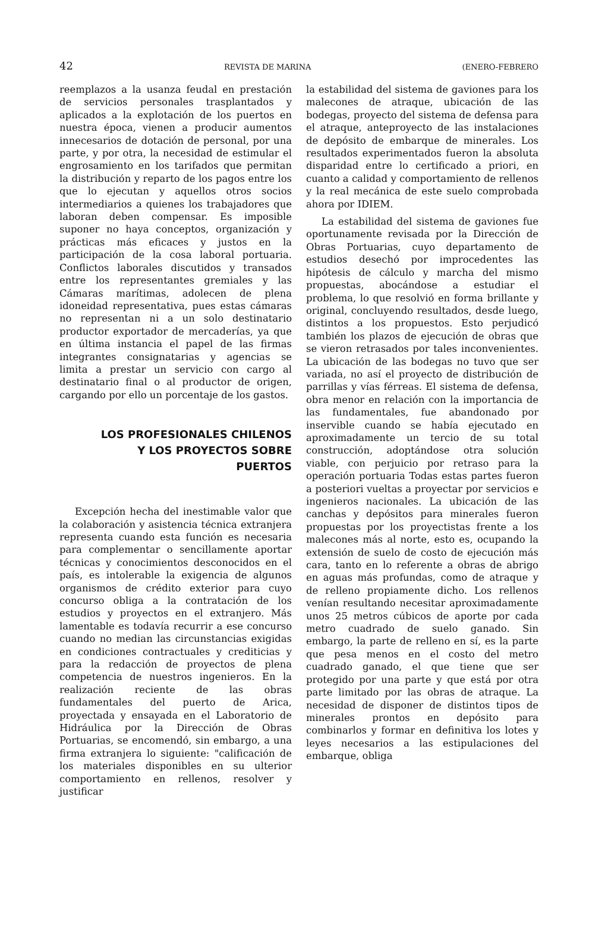42 REVISTA DE MARINA (ENERO-FEBRERO
reemplazos a la usanza feudal en prestación de servicios personales trasplantados y aplicados a la explotación de los puertos en nuestra época, vienen a producir aumentos innecesarios de dotación de personal, por una parte, y por otra, la necesidad de estimular el engrosamiento en los tarifados que permitan la distribución y reparto de los pagos entre los que lo ejecutan y aquellos otros socios intermediarios a quienes los trabajadores que laboran deben compensar. Es imposible suponer no haya conceptos, organización y prácticas más eficaces y justos en la participación de la cosa laboral portuaria. Conflictos laborales discutidos y transados entre los representantes gremiales y las Cámaras marítimas, adolecen de plena idoneidad representativa, pues estas cámaras no representan ni a un solo destinatario productor exportador de mercaderías, ya que en última instancia el papel de las firmas integrantes consignatarias y agencias se limita a prestar un servicio con cargo al destinatario final o al productor de origen, cargando por ello un porcentaje de los gastos.
LOS PROFESIONALES CHILENOS
Y LOS PROYECTOS SOBRE
PUERTOS
Excepción hecha del inestimable valor que la colaboración y asistencia técnica extranjera representa cuando esta función es necesaria para complementar o sencillamente aportar técnicas y conocimientos desconocidos en el país, es intolerable la exigencia de algunos organismos de crédito exterior para cuyo concurso obliga a la contratación de los estudios y proyectos en el extranjero. Más lamentable es todavía recurrir a ese concurso cuando no median las circunstancias exigidas en condiciones contractuales y crediticias y para la redacción de proyectos de plena competencia de nuestros ingenieros. En la realización reciente de las obras fundamentales del puerto de Arica, proyectada y ensayada en el Laboratorio de Hidráulica por la Dirección de Obras Portuarias, se encomendó, sin embargo, a una firma extranjera lo siguiente: "calificación de los materiales disponibles en su ulterior comportamiento en rellenos, resolver y justificar
la estabilidad del sistema de gaviones para los malecones de atraque, ubicación de las bodegas, proyecto del sistema de defensa para el atraque, anteproyecto de las instalaciones de depósito de embarque de minerales. Los resultados experimentados fueron la absoluta disparidad entre lo certificado a priori, en cuanto a calidad y comportamiento de rellenos y la real mecánica de este suelo comprobada ahora por IDIEM.
La estabilidad del sistema de gaviones fue oportunamente revisada por la Dirección de Obras Portuarias, cuyo departamento de estudios desechó por improcedentes las hipótesis de cálculo y marcha del mismo propuestas, abocándose a estudiar el problema, lo que resolvió en forma brillante y original, concluyendo resultados, desde luego, distintos a los propuestos. Esto perjudicó también los plazos de ejecución de obras que se vieron retrasados por tales inconvenientes. La ubicación de las bodegas no tuvo que ser variada, no así el proyecto de distribución de parrillas y vías férreas. El sistema de defensa, obra menor en relación con la importancia de las fundamentales, fue abandonado por inservible cuando se había ejecutado en aproximadamente un tercio de su total construcción, adoptándose otra solución viable, con perjuicio por retraso para la operación portuaria Todas estas partes fueron a posteriori vueltas a proyectar por servicios e ingenieros nacionales. La ubicación de las canchas y depósitos para minerales fueron propuestas por los proyectistas frente a los malecones más al norte, esto es, ocupando la extensión de suelo de costo de ejecución más cara, tanto en lo referente a obras de abrigo en aguas más profundas, como de atraque y de relleno propiamente dicho. Los rellenos venían resultando necesitar aproximadamente unos 25 metros cúbicos de aporte por cada metro cuadrado de suelo ganado. Sin embargo, la parte de relleno en sí, es la parte que pesa menos en el costo del metro cuadrado ganado, el que tiene que ser protegido por una parte y que está por otra parte limitado por las obras de atraque. La necesidad de disponer de distintos tipos de minerales prontos en depósito para combinarlos y formar en definitiva los lotes y leyes necesarios a las estipulaciones del embarque, obliga